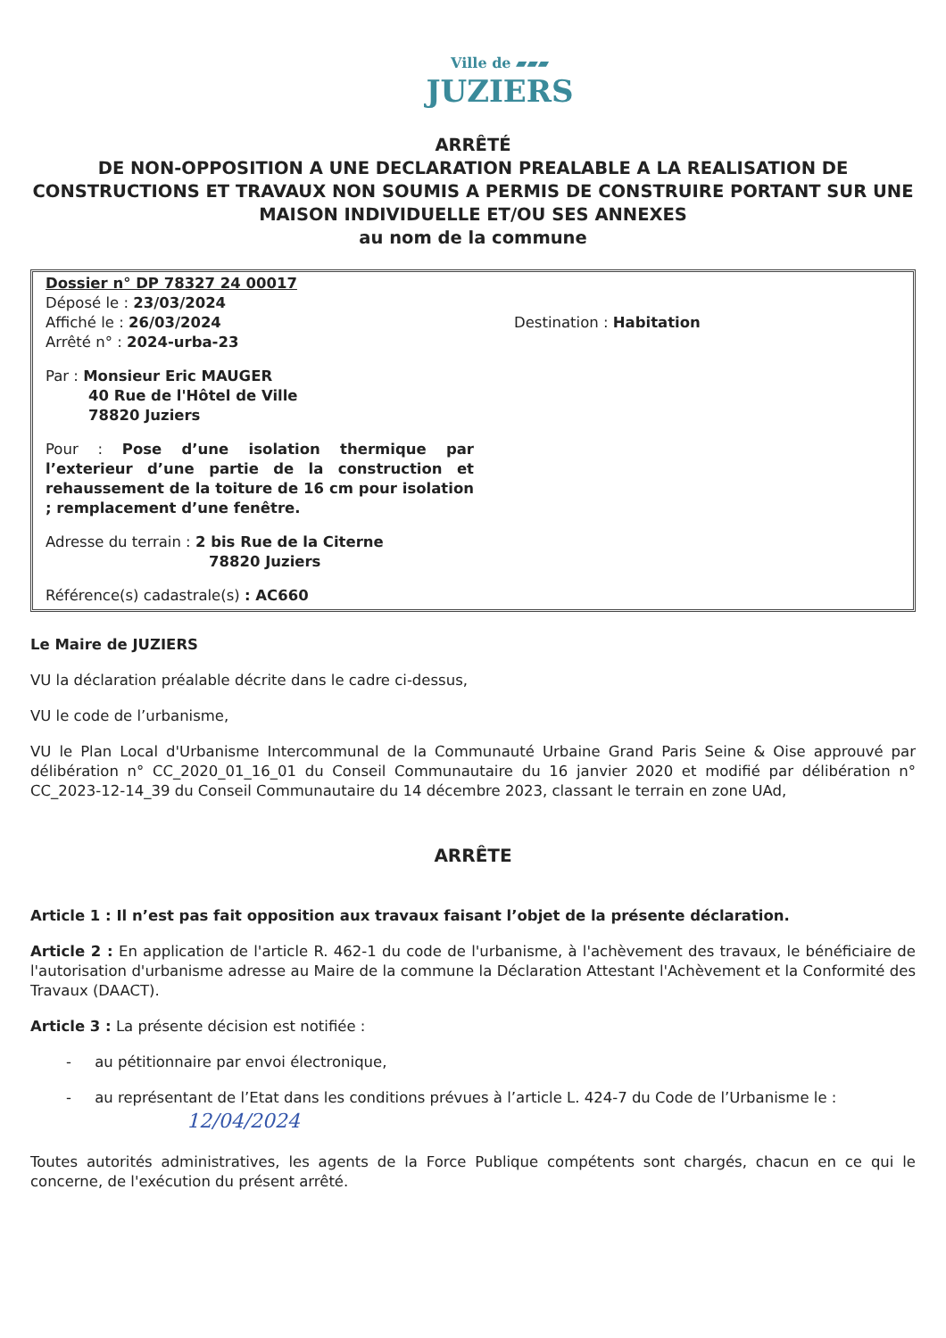Ville de ▰▰▰
JUZIERS
ARRÊTÉ
DE NON-OPPOSITION A UNE DECLARATION PREALABLE A LA REALISATION DE CONSTRUCTIONS ET TRAVAUX NON SOUMIS A PERMIS DE CONSTRUIRE PORTANT SUR UNE MAISON INDIVIDUELLE ET/OU SES ANNEXES
au nom de la commune
Dossier n° DP 78327 24 00017
Déposé le : 23/03/2024
Affiché le : 26/03/2024
Arrêté n° : 2024-urba-23
Par : Monsieur Eric MAUGER
40 Rue de l'Hôtel de Ville
78820 Juziers
Pour : Pose d’une isolation thermique par l’exterieur d’une partie de la construction et rehaussement de la toiture de 16 cm pour isolation ; remplacement d’une fenêtre.
Adresse du terrain : 2 bis Rue de la Citerne
78820 Juziers
Référence(s) cadastrale(s) : AC660
Destination : Habitation
Le Maire de JUZIERS
VU la déclaration préalable décrite dans le cadre ci-dessus,
VU le code de l’urbanisme,
VU le Plan Local d'Urbanisme Intercommunal de la Communauté Urbaine Grand Paris Seine & Oise approuvé par délibération n° CC_2020_01_16_01 du Conseil Communautaire du 16 janvier 2020 et modifié par délibération n° CC_2023-12-14_39 du Conseil Communautaire du 14 décembre 2023, classant le terrain en zone UAd,
ARRÊTE
Article 1 : Il n’est pas fait opposition aux travaux faisant l’objet de la présente déclaration.
Article 2 : En application de l'article R. 462-1 du code de l'urbanisme, à l'achèvement des travaux, le bénéficiaire de l'autorisation d'urbanisme adresse au Maire de la commune la Déclaration Attestant l'Achèvement et la Conformité des Travaux (DAACT).
Article 3 : La présente décision est notifiée :
- au pétitionnaire par envoi électronique,
- au représentant de l’Etat dans les conditions prévues à l’article L. 424-7 du Code de l’Urbanisme le :
12/04/2024
Toutes autorités administratives, les agents de la Force Publique compétents sont chargés, chacun en ce qui le concerne, de l'exécution du présent arrêté.